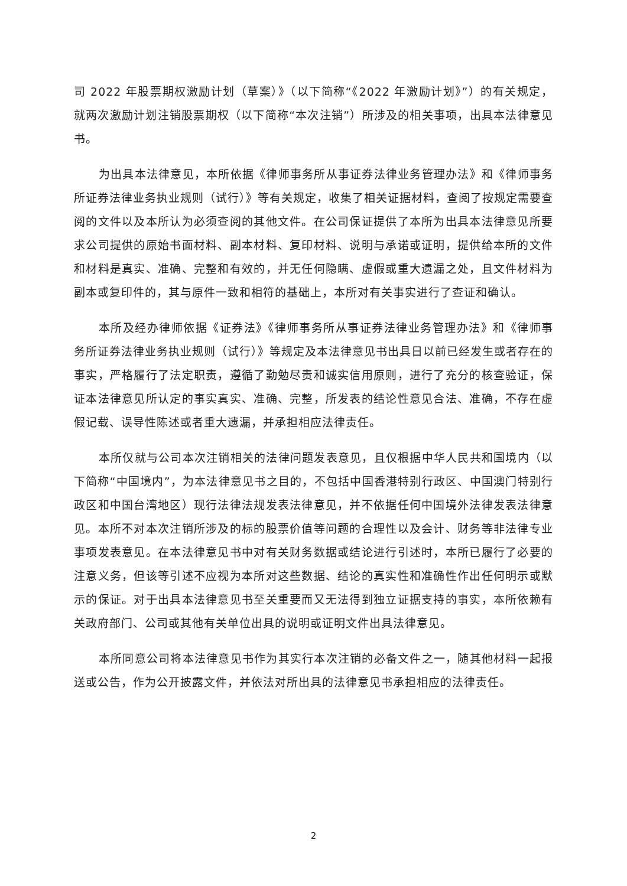司 2022 年股票期权激励计划（草案）》（以下简称“《2022 年激励计划》”）的有关规定，就两次激励计划注销股票期权（以下简称“本次注销”）所涉及的相关事项，出具本法律意见书。
为出具本法律意见，本所依据《律师事务所从事证券法律业务管理办法》和《律师事务所证券法律业务执业规则（试行）》等有关规定，收集了相关证据材料，查阅了按规定需要查阅的文件以及本所认为必须查阅的其他文件。在公司保证提供了本所为出具本法律意见所要求公司提供的原始书面材料、副本材料、复印材料、说明与承诺或证明，提供给本所的文件和材料是真实、准确、完整和有效的，并无任何隐瞒、虚假或重大遗漏之处，且文件材料为副本或复印件的，其与原件一致和相符的基础上，本所对有关事实进行了查证和确认。
本所及经办律师依据《证券法》《律师事务所从事证券法律业务管理办法》和《律师事务所证券法律业务执业规则（试行）》等规定及本法律意见书出具日以前已经发生或者存在的事实，严格履行了法定职责，遵循了勤勉尽责和诚实信用原则，进行了充分的核查验证，保证本法律意见所认定的事实真实、准确、完整，所发表的结论性意见合法、准确，不存在虚假记载、误导性陈述或者重大遗漏，并承担相应法律责任。
本所仅就与公司本次注销相关的法律问题发表意见，且仅根据中华人民共和国境内（以下简称“中国境内”，为本法律意见书之目的，不包括中国香港特别行政区、中国澳门特别行政区和中国台湾地区）现行法律法规发表法律意见，并不依据任何中国境外法律发表法律意见。本所不对本次注销所涉及的标的股票价值等问题的合理性以及会计、财务等非法律专业事项发表意见。在本法律意见书中对有关财务数据或结论进行引述时，本所已履行了必要的注意义务，但该等引述不应视为本所对这些数据、结论的真实性和准确性作出任何明示或默示的保证。对于出具本法律意见书至关重要而又无法得到独立证据支持的事实，本所依赖有关政府部门、公司或其他有关单位出具的说明或证明文件出具法律意见。
本所同意公司将本法律意见书作为其实行本次注销的必备文件之一，随其他材料一起报送或公告，作为公开披露文件，并依法对所出具的法律意见书承担相应的法律责任。
2